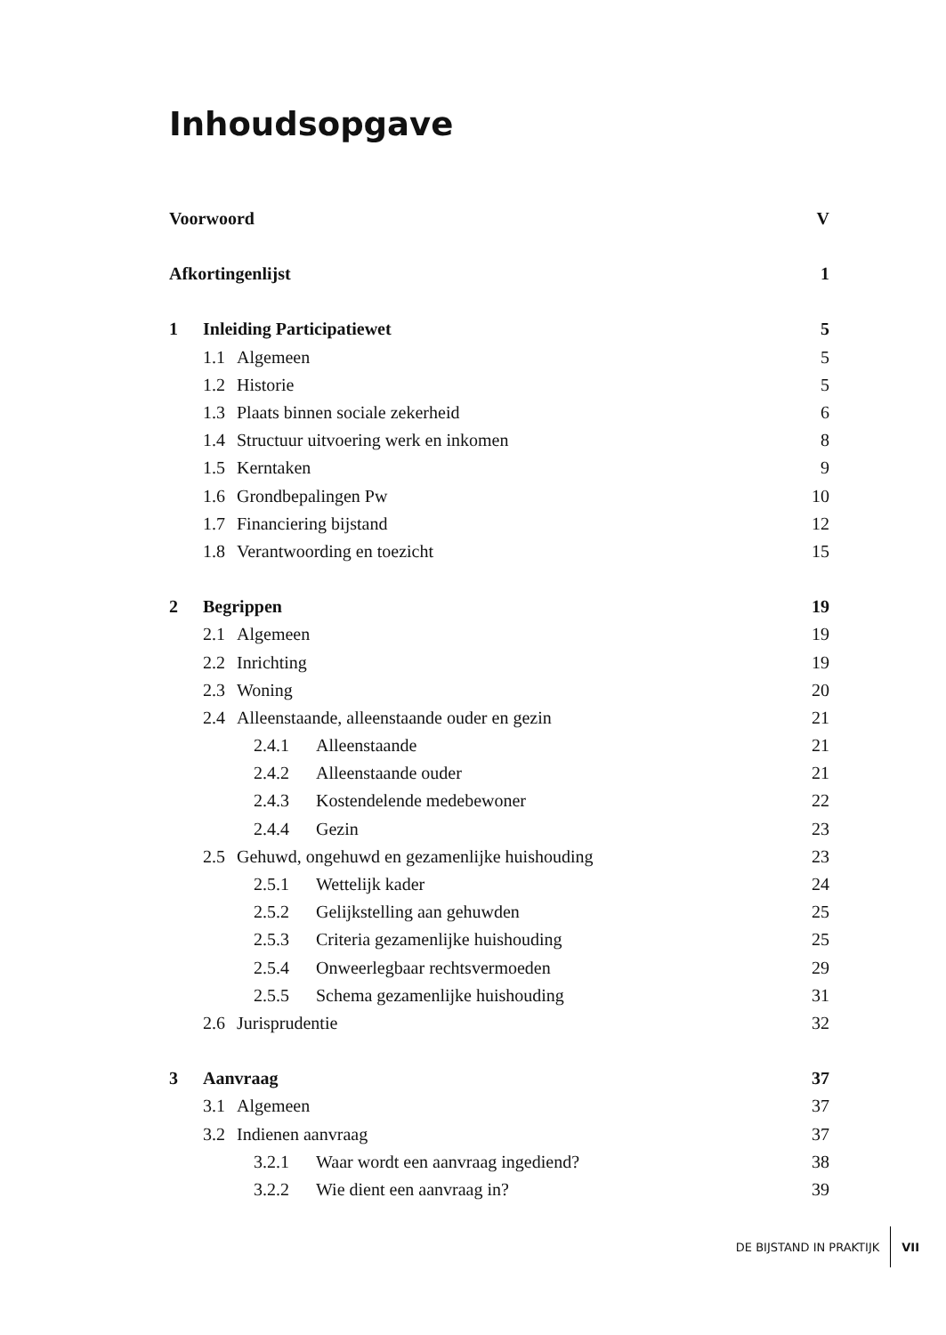Inhoudsopgave
Voorwoord V
Afkortingenlijst 1
1 Inleiding Participatiewet 5
1.1 Algemeen 5
1.2 Historie 5
1.3 Plaats binnen sociale zekerheid 6
1.4 Structuur uitvoering werk en inkomen 8
1.5 Kerntaken 9
1.6 Grondbepalingen Pw 10
1.7 Financiering bijstand 12
1.8 Verantwoording en toezicht 15
2 Begrippen 19
2.1 Algemeen 19
2.2 Inrichting 19
2.3 Woning 20
2.4 Alleenstaande, alleenstaande ouder en gezin 21
2.4.1 Alleenstaande 21
2.4.2 Alleenstaande ouder 21
2.4.3 Kostendelende medebewoner 22
2.4.4 Gezin 23
2.5 Gehuwd, ongehuwd en gezamenlijke huishouding 23
2.5.1 Wettelijk kader 24
2.5.2 Gelijkstelling aan gehuwden 25
2.5.3 Criteria gezamenlijke huishouding 25
2.5.4 Onweerlegbaar rechtsvermoeden 29
2.5.5 Schema gezamenlijke huishouding 31
2.6 Jurisprudentie 32
3 Aanvraag 37
3.1 Algemeen 37
3.2 Indienen aanvraag 37
3.2.1 Waar wordt een aanvraag ingediend? 38
3.2.2 Wie dient een aanvraag in? 39
DE BIJSTAND IN PRAKTIJK VII